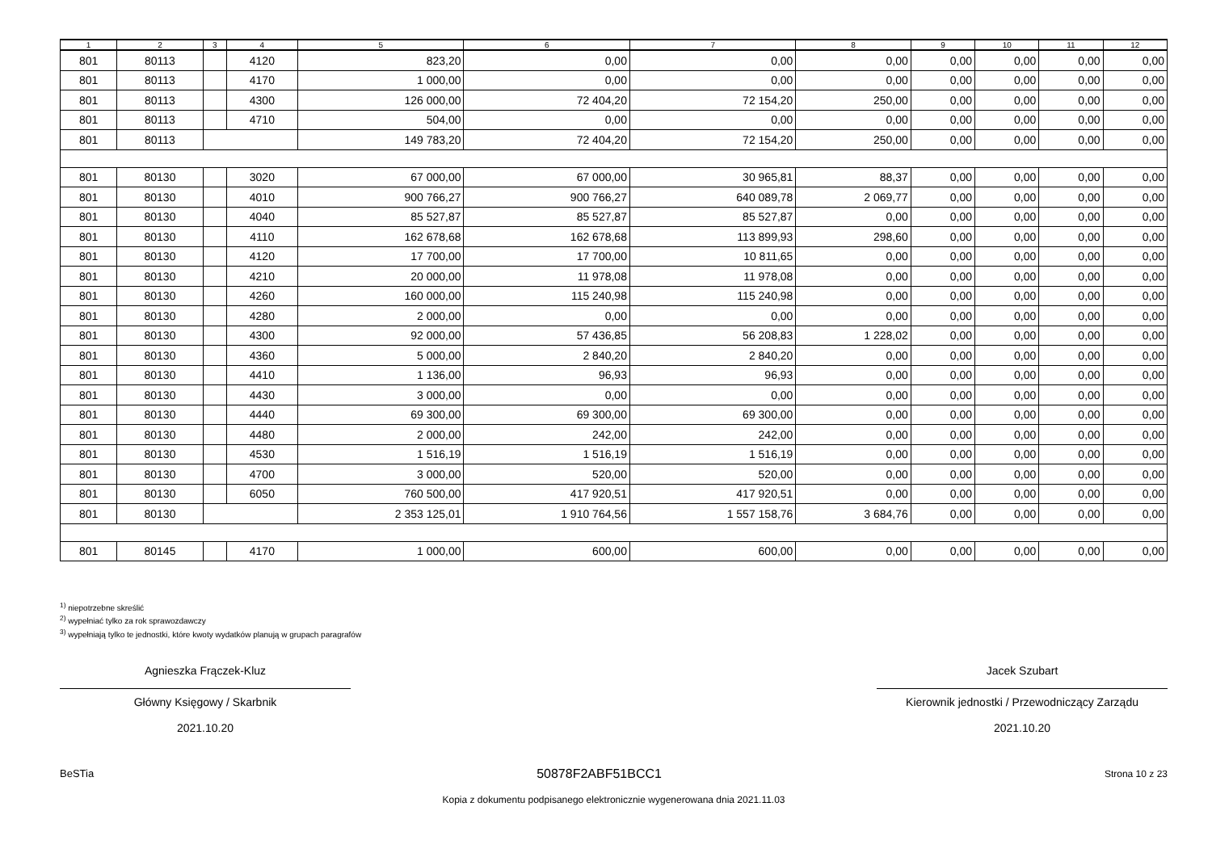| 1 | 2 | 3 | 4 | 5 | 6 | 7 | 8 | 9 | 10 | 11 | 12 |
| --- | --- | --- | --- | --- | --- | --- | --- | --- | --- | --- | --- |
| 801 | 80113 | | 4120 | 823,20 | 0,00 | 0,00 | 0,00 | 0,00 | 0,00 | 0,00 | 0,00 |
| 801 | 80113 | | 4170 | 1 000,00 | 0,00 | 0,00 | 0,00 | 0,00 | 0,00 | 0,00 | 0,00 |
| 801 | 80113 | | 4300 | 126 000,00 | 72 404,20 | 72 154,20 | 250,00 | 0,00 | 0,00 | 0,00 | 0,00 |
| 801 | 80113 | | 4710 | 504,00 | 0,00 | 0,00 | 0,00 | 0,00 | 0,00 | 0,00 | 0,00 |
| 801 | 80113 | | | 149 783,20 | 72 404,20 | 72 154,20 | 250,00 | 0,00 | 0,00 | 0,00 | 0,00 |
| 801 | 80130 | | 3020 | 67 000,00 | 67 000,00 | 30 965,81 | 88,37 | 0,00 | 0,00 | 0,00 | 0,00 |
| 801 | 80130 | | 4010 | 900 766,27 | 900 766,27 | 640 089,78 | 2 069,77 | 0,00 | 0,00 | 0,00 | 0,00 |
| 801 | 80130 | | 4040 | 85 527,87 | 85 527,87 | 85 527,87 | 0,00 | 0,00 | 0,00 | 0,00 | 0,00 |
| 801 | 80130 | | 4110 | 162 678,68 | 162 678,68 | 113 899,93 | 298,60 | 0,00 | 0,00 | 0,00 | 0,00 |
| 801 | 80130 | | 4120 | 17 700,00 | 17 700,00 | 10 811,65 | 0,00 | 0,00 | 0,00 | 0,00 | 0,00 |
| 801 | 80130 | | 4210 | 20 000,00 | 11 978,08 | 11 978,08 | 0,00 | 0,00 | 0,00 | 0,00 | 0,00 |
| 801 | 80130 | | 4260 | 160 000,00 | 115 240,98 | 115 240,98 | 0,00 | 0,00 | 0,00 | 0,00 | 0,00 |
| 801 | 80130 | | 4280 | 2 000,00 | 0,00 | 0,00 | 0,00 | 0,00 | 0,00 | 0,00 | 0,00 |
| 801 | 80130 | | 4300 | 92 000,00 | 57 436,85 | 56 208,83 | 1 228,02 | 0,00 | 0,00 | 0,00 | 0,00 |
| 801 | 80130 | | 4360 | 5 000,00 | 2 840,20 | 2 840,20 | 0,00 | 0,00 | 0,00 | 0,00 | 0,00 |
| 801 | 80130 | | 4410 | 1 136,00 | 96,93 | 96,93 | 0,00 | 0,00 | 0,00 | 0,00 | 0,00 |
| 801 | 80130 | | 4430 | 3 000,00 | 0,00 | 0,00 | 0,00 | 0,00 | 0,00 | 0,00 | 0,00 |
| 801 | 80130 | | 4440 | 69 300,00 | 69 300,00 | 69 300,00 | 0,00 | 0,00 | 0,00 | 0,00 | 0,00 |
| 801 | 80130 | | 4480 | 2 000,00 | 242,00 | 242,00 | 0,00 | 0,00 | 0,00 | 0,00 | 0,00 |
| 801 | 80130 | | 4530 | 1 516,19 | 1 516,19 | 1 516,19 | 0,00 | 0,00 | 0,00 | 0,00 | 0,00 |
| 801 | 80130 | | 4700 | 3 000,00 | 520,00 | 520,00 | 0,00 | 0,00 | 0,00 | 0,00 | 0,00 |
| 801 | 80130 | | 6050 | 760 500,00 | 417 920,51 | 417 920,51 | 0,00 | 0,00 | 0,00 | 0,00 | 0,00 |
| 801 | 80130 | | | 2 353 125,01 | 1 910 764,56 | 1 557 158,76 | 3 684,76 | 0,00 | 0,00 | 0,00 | 0,00 |
| 801 | 80145 | | 4170 | 1 000,00 | 600,00 | 600,00 | 0,00 | 0,00 | 0,00 | 0,00 | 0,00 |
<sup>1)</sup> niepotrzebne skreślić
<sup>2)</sup> wypełniać tylko za rok sprawozdawczy
<sup>3)</sup> wypełniają tylko te jednostki, które kwoty wydatków planują w grupach paragrafów
Agnieszka Frączek-Kluz
Główny Księgowy / Skarbnik
2021.10.20
Jacek Szubart
Kierownik jednostki / Przewodniczący Zarządu
2021.10.20
BeSTia 50878F2ABF51BCC1 Strona 10 z 23
Kopia z dokumentu podpisanego elektronicznie wygenerowana dnia 2021.11.03